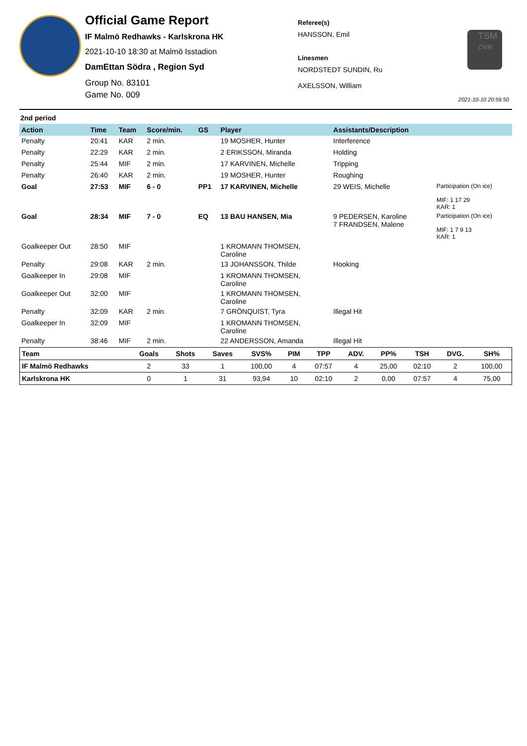Official Game Report
IF Malmö Redhawks - Karlskrona HK
2021-10-10 18:30 at Malmö Isstadion
DamEttan Södra , Region Syd
Group No. 83101
Game No. 009
Referee(s)
HANSSON, Emil
Linesmen
NORDSTEDT SUNDIN, Ru
AXELSSON, William
TSM
OVR
2021-10-10 20:59:50
2nd period
| Action | Time | Team | Score/min. | GS | Player | Assistants/Description | |
| --- | --- | --- | --- | --- | --- | --- | --- |
| Penalty | 20:41 | KAR | 2 min. | | 19 MOSHER, Hunter | Interference | |
| Penalty | 22:29 | KAR | 2 min. | | 2 ERIKSSON, Miranda | Holding | |
| Penalty | 25:44 | MIF | 2 min. | | 17 KARVINEN, Michelle | Tripping | |
| Penalty | 26:40 | KAR | 2 min. | | 19 MOSHER, Hunter | Roughing | |
| Goal | 27:53 | MIF | 6 - 0 | PP1 | 17 KARVINEN, Michelle | 29 WEIS, Michelle | Participation (On ice) MIF: 1 17 29 KAR: 1 |
| Goal | 28:34 | MIF | 7 - 0 | EQ | 13 BAU HANSEN, Mia | 9 PEDERSEN, Karoline 7 FRANDSEN, Malene | Participation (On ice) MIF: 1 7 9 13 KAR: 1 |
| Goalkeeper Out | 28:50 | MIF | | | 1 KROMANN THOMSEN, Caroline | | |
| Penalty | 29:08 | KAR | 2 min. | | 13 JOHANSSON, Thilde | Hooking | |
| Goalkeeper In | 29:08 | MIF | | | 1 KROMANN THOMSEN, Caroline | | |
| Goalkeeper Out | 32:00 | MIF | | | 1 KROMANN THOMSEN, Caroline | | |
| Penalty | 32:09 | KAR | 2 min. | | 7 GRÖNQUIST, Tyra | Illegal Hit | |
| Goalkeeper In | 32:09 | MIF | | | 1 KROMANN THOMSEN, Caroline | | |
| Penalty | 38:46 | MIF | 2 min. | | 22 ANDERSSON, Amanda | Illegal Hit | |
| Team | Goals | Shots | Saves | SVS% | PIM | TPP | ADV. | PP% | TSH | DVG. | SH% |
| --- | --- | --- | --- | --- | --- | --- | --- | --- | --- | --- | --- |
| IF Malmö Redhawks | 2 | 33 | 1 | 100,00 | 4 | 07:57 | 4 | 25,00 | 02:10 | 2 | 100,00 |
| Karlskrona HK | 0 | 1 | 31 | 93,94 | 10 | 02:10 | 2 | 0,00 | 07:57 | 4 | 75,00 |